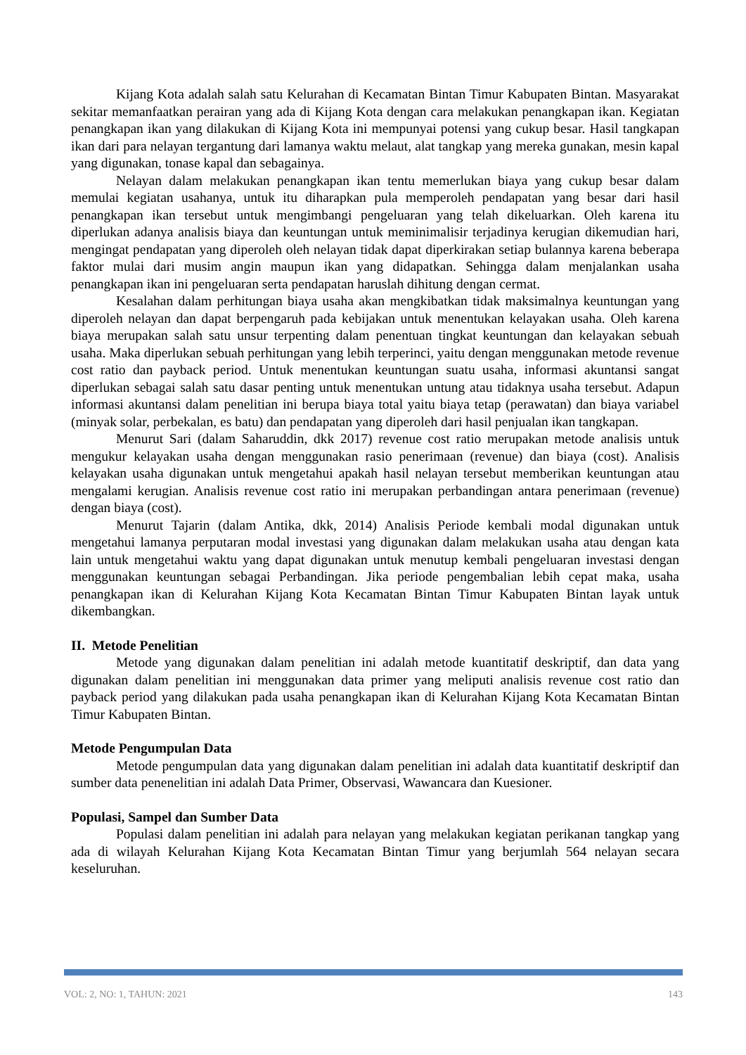Kijang Kota adalah salah satu Kelurahan di Kecamatan Bintan Timur Kabupaten Bintan. Masyarakat sekitar memanfaatkan perairan yang ada di Kijang Kota dengan cara melakukan penangkapan ikan. Kegiatan penangkapan ikan yang dilakukan di Kijang Kota ini mempunyai potensi yang cukup besar. Hasil tangkapan ikan dari para nelayan tergantung dari lamanya waktu melaut, alat tangkap yang mereka gunakan, mesin kapal yang digunakan, tonase kapal dan sebagainya.
Nelayan dalam melakukan penangkapan ikan tentu memerlukan biaya yang cukup besar dalam memulai kegiatan usahanya, untuk itu diharapkan pula memperoleh pendapatan yang besar dari hasil penangkapan ikan tersebut untuk mengimbangi pengeluaran yang telah dikeluarkan. Oleh karena itu diperlukan adanya analisis biaya dan keuntungan untuk meminimalisir terjadinya kerugian dikemudian hari, mengingat pendapatan yang diperoleh oleh nelayan tidak dapat diperkirakan setiap bulannya karena beberapa faktor mulai dari musim angin maupun ikan yang didapatkan. Sehingga dalam menjalankan usaha penangkapan ikan ini pengeluaran serta pendapatan haruslah dihitung dengan cermat.
Kesalahan dalam perhitungan biaya usaha akan mengkibatkan tidak maksimalnya keuntungan yang diperoleh nelayan dan dapat berpengaruh pada kebijakan untuk menentukan kelayakan usaha. Oleh karena biaya merupakan salah satu unsur terpenting dalam penentuan tingkat keuntungan dan kelayakan sebuah usaha. Maka diperlukan sebuah perhitungan yang lebih terperinci, yaitu dengan menggunakan metode revenue cost ratio dan payback period. Untuk menentukan keuntungan suatu usaha, informasi akuntansi sangat diperlukan sebagai salah satu dasar penting untuk menentukan untung atau tidaknya usaha tersebut. Adapun informasi akuntansi dalam penelitian ini berupa biaya total yaitu biaya tetap (perawatan) dan biaya variabel (minyak solar, perbekalan, es batu) dan pendapatan yang diperoleh dari hasil penjualan ikan tangkapan.
Menurut Sari (dalam Saharuddin, dkk 2017) revenue cost ratio merupakan metode analisis untuk mengukur kelayakan usaha dengan menggunakan rasio penerimaan (revenue) dan biaya (cost). Analisis kelayakan usaha digunakan untuk mengetahui apakah hasil nelayan tersebut memberikan keuntungan atau mengalami kerugian. Analisis revenue cost ratio ini merupakan perbandingan antara penerimaan (revenue) dengan biaya (cost).
Menurut Tajarin (dalam Antika, dkk, 2014) Analisis Periode kembali modal digunakan untuk mengetahui lamanya perputaran modal investasi yang digunakan dalam melakukan usaha atau dengan kata lain untuk mengetahui waktu yang dapat digunakan untuk menutup kembali pengeluaran investasi dengan menggunakan keuntungan sebagai Perbandingan. Jika periode pengembalian lebih cepat maka, usaha penangkapan ikan di Kelurahan Kijang Kota Kecamatan Bintan Timur Kabupaten Bintan layak untuk dikembangkan.
II. Metode Penelitian
Metode yang digunakan dalam penelitian ini adalah metode kuantitatif deskriptif, dan data yang digunakan dalam penelitian ini menggunakan data primer yang meliputi analisis revenue cost ratio dan payback period yang dilakukan pada usaha penangkapan ikan di Kelurahan Kijang Kota Kecamatan Bintan Timur Kabupaten Bintan.
Metode Pengumpulan Data
Metode pengumpulan data yang digunakan dalam penelitian ini adalah data kuantitatif deskriptif dan sumber data penenelitian ini adalah Data Primer, Observasi, Wawancara dan Kuesioner.
Populasi, Sampel dan Sumber Data
Populasi dalam penelitian ini adalah para nelayan yang melakukan kegiatan perikanan tangkap yang ada di wilayah Kelurahan Kijang Kota Kecamatan Bintan Timur yang berjumlah 564 nelayan secara keseluruhan.
VOL: 2, NO: 1, TAHUN: 2021 143